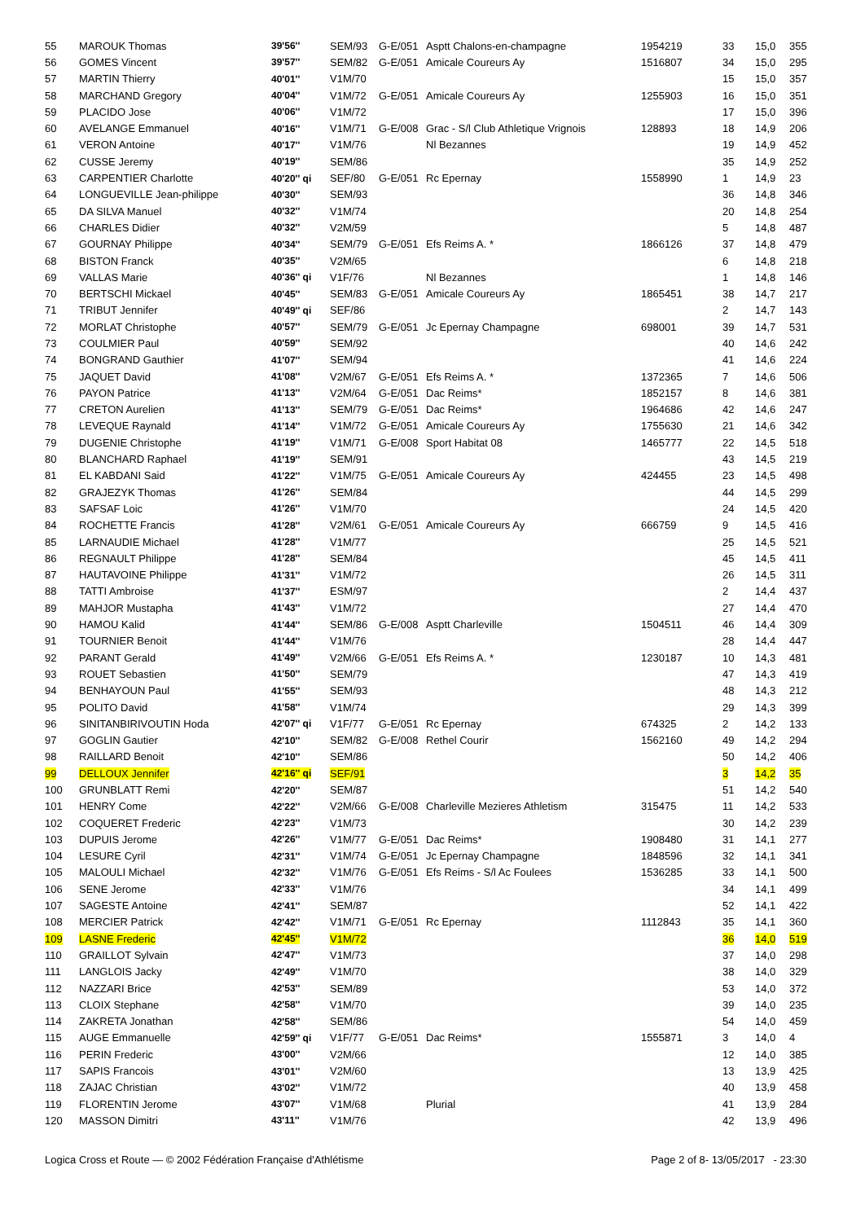| 55 | MAROUK Thomas | 39'56'' | SEM/93 | G-E/051 | Asptt Chalons-en-champagne | 1954219 | 33 | 15,0 | 355 |
| 56 | GOMES Vincent | 39'57'' | SEM/82 | G-E/051 | Amicale Coureurs Ay | 1516807 | 34 | 15,0 | 295 |
| 57 | MARTIN Thierry | 40'01'' | V1M/70 | | | | 15 | 15,0 | 357 |
| 58 | MARCHAND Gregory | 40'04'' | V1M/72 | G-E/051 | Amicale Coureurs Ay | 1255903 | 16 | 15,0 | 351 |
| 59 | PLACIDO Jose | 40'06'' | V1M/72 | | | | 17 | 15,0 | 396 |
| 60 | AVELANGE Emmanuel | 40'16'' | V1M/71 | G-E/008 | Grac - S/l Club Athletique Vrignois | 128893 | 18 | 14,9 | 206 |
| 61 | VERON Antoine | 40'17'' | V1M/76 | | Nl Bezannes | | 19 | 14,9 | 452 |
| 62 | CUSSE Jeremy | 40'19'' | SEM/86 | | | | 35 | 14,9 | 252 |
| 63 | CARPENTIER Charlotte | 40'20'' qi | SEF/80 | G-E/051 | Rc Epernay | 1558990 | 1 | 14,9 | 23 |
| 64 | LONGUEVILLE Jean-philippe | 40'30'' | SEM/93 | | | | 36 | 14,8 | 346 |
| 65 | DA SILVA Manuel | 40'32'' | V1M/74 | | | | 20 | 14,8 | 254 |
| 66 | CHARLES Didier | 40'32'' | V2M/59 | | | | 5 | 14,8 | 487 |
| 67 | GOURNAY Philippe | 40'34'' | SEM/79 | G-E/051 | Efs Reims A. * | 1866126 | 37 | 14,8 | 479 |
| 68 | BISTON Franck | 40'35'' | V2M/65 | | | | 6 | 14,8 | 218 |
| 69 | VALLAS Marie | 40'36'' qi | V1F/76 | | Nl Bezannes | | 1 | 14,8 | 146 |
| 70 | BERTSCHI Mickael | 40'45'' | SEM/83 | G-E/051 | Amicale Coureurs Ay | 1865451 | 38 | 14,7 | 217 |
| 71 | TRIBUT Jennifer | 40'49'' qi | SEF/86 | | | | 2 | 14,7 | 143 |
| 72 | MORLAT Christophe | 40'57'' | SEM/79 | G-E/051 | Jc Epernay Champagne | 698001 | 39 | 14,7 | 531 |
| 73 | COULMIER Paul | 40'59'' | SEM/92 | | | | 40 | 14,6 | 242 |
| 74 | BONGRAND Gauthier | 41'07'' | SEM/94 | | | | 41 | 14,6 | 224 |
| 75 | JAQUET David | 41'08'' | V2M/67 | G-E/051 | Efs Reims A. * | 1372365 | 7 | 14,6 | 506 |
| 76 | PAYON Patrice | 41'13'' | V2M/64 | G-E/051 | Dac Reims* | 1852157 | 8 | 14,6 | 381 |
| 77 | CRETON Aurelien | 41'13'' | SEM/79 | G-E/051 | Dac Reims* | 1964686 | 42 | 14,6 | 247 |
| 78 | LEVEQUE Raynald | 41'14'' | V1M/72 | G-E/051 | Amicale Coureurs Ay | 1755630 | 21 | 14,6 | 342 |
| 79 | DUGENIE Christophe | 41'19'' | V1M/71 | G-E/008 | Sport Habitat 08 | 1465777 | 22 | 14,5 | 518 |
| 80 | BLANCHARD Raphael | 41'19'' | SEM/91 | | | | 43 | 14,5 | 219 |
| 81 | EL KABDANI Said | 41'22'' | V1M/75 | G-E/051 | Amicale Coureurs Ay | 424455 | 23 | 14,5 | 498 |
| 82 | GRAJEZYK Thomas | 41'26'' | SEM/84 | | | | 44 | 14,5 | 299 |
| 83 | SAFSAF Loic | 41'26'' | V1M/70 | | | | 24 | 14,5 | 420 |
| 84 | ROCHETTE Francis | 41'28'' | V2M/61 | G-E/051 | Amicale Coureurs Ay | 666759 | 9 | 14,5 | 416 |
| 85 | LARNAUDIE Michael | 41'28'' | V1M/77 | | | | 25 | 14,5 | 521 |
| 86 | REGNAULT Philippe | 41'28'' | SEM/84 | | | | 45 | 14,5 | 411 |
| 87 | HAUTAVOINE Philippe | 41'31'' | V1M/72 | | | | 26 | 14,5 | 311 |
| 88 | TATTI Ambroise | 41'37'' | ESM/97 | | | | 2 | 14,4 | 437 |
| 89 | MAHJOR Mustapha | 41'43'' | V1M/72 | | | | 27 | 14,4 | 470 |
| 90 | HAMOU Kalid | 41'44'' | SEM/86 | G-E/008 | Asptt Charleville | 1504511 | 46 | 14,4 | 309 |
| 91 | TOURNIER Benoit | 41'44'' | V1M/76 | | | | 28 | 14,4 | 447 |
| 92 | PARANT Gerald | 41'49'' | V2M/66 | G-E/051 | Efs Reims A. * | 1230187 | 10 | 14,3 | 481 |
| 93 | ROUET Sebastien | 41'50'' | SEM/79 | | | | 47 | 14,3 | 419 |
| 94 | BENHAYOUN Paul | 41'55'' | SEM/93 | | | | 48 | 14,3 | 212 |
| 95 | POLITO David | 41'58'' | V1M/74 | | | | 29 | 14,3 | 399 |
| 96 | SINITANBIRIVOUTIN Hoda | 42'07'' qi | V1F/77 | G-E/051 | Rc Epernay | 674325 | 2 | 14,2 | 133 |
| 97 | GOGLIN Gautier | 42'10'' | SEM/82 | G-E/008 | Rethel Courir | 1562160 | 49 | 14,2 | 294 |
| 98 | RAILLARD Benoit | 42'10'' | SEM/86 | | | | 50 | 14,2 | 406 |
| 99 | DELLOUX Jennifer | 42'16'' qi | SEF/91 | | | | 3 | 14,2 | 35 |
| 100 | GRUNBLATT Remi | 42'20'' | SEM/87 | | | | 51 | 14,2 | 540 |
| 101 | HENRY Come | 42'22'' | V2M/66 | G-E/008 | Charleville Mezieres Athletism | 315475 | 11 | 14,2 | 533 |
| 102 | COQUERET Frederic | 42'23'' | V1M/73 | | | | 30 | 14,2 | 239 |
| 103 | DUPUIS Jerome | 42'26'' | V1M/77 | G-E/051 | Dac Reims* | 1908480 | 31 | 14,1 | 277 |
| 104 | LESURE Cyril | 42'31'' | V1M/74 | G-E/051 | Jc Epernay Champagne | 1848596 | 32 | 14,1 | 341 |
| 105 | MALOULI Michael | 42'32'' | V1M/76 | G-E/051 | Efs Reims - S/l Ac Foulees | 1536285 | 33 | 14,1 | 500 |
| 106 | SENE Jerome | 42'33'' | V1M/76 | | | | 34 | 14,1 | 499 |
| 107 | SAGESTE Antoine | 42'41'' | SEM/87 | | | | 52 | 14,1 | 422 |
| 108 | MERCIER Patrick | 42'42'' | V1M/71 | G-E/051 | Rc Epernay | 1112843 | 35 | 14,1 | 360 |
| 109 | LASNE Frederic | 42'45'' | V1M/72 | | | | 36 | 14,0 | 519 |
| 110 | GRAILLOT Sylvain | 42'47'' | V1M/73 | | | | 37 | 14,0 | 298 |
| 111 | LANGLOIS Jacky | 42'49'' | V1M/70 | | | | 38 | 14,0 | 329 |
| 112 | NAZZARI Brice | 42'53'' | SEM/89 | | | | 53 | 14,0 | 372 |
| 113 | CLOIX Stephane | 42'58'' | V1M/70 | | | | 39 | 14,0 | 235 |
| 114 | ZAKRETA Jonathan | 42'58'' | SEM/86 | | | | 54 | 14,0 | 459 |
| 115 | AUGE Emmanuelle | 42'59'' qi | V1F/77 | G-E/051 | Dac Reims* | 1555871 | 3 | 14,0 | 4 |
| 116 | PERIN Frederic | 43'00'' | V2M/66 | | | | 12 | 14,0 | 385 |
| 117 | SAPIS Francois | 43'01'' | V2M/60 | | | | 13 | 13,9 | 425 |
| 118 | ZAJAC Christian | 43'02'' | V1M/72 | | | | 40 | 13,9 | 458 |
| 119 | FLORENTIN Jerome | 43'07'' | V1M/68 | | Plurial | | 41 | 13,9 | 284 |
| 120 | MASSON Dimitri | 43'11'' | V1M/76 | | | | 42 | 13,9 | 496 |
Logica Cross et Route — © 2002 Fédération Française d'Athlétisme Page 2 of 8- 13/05/2017 - 23:30